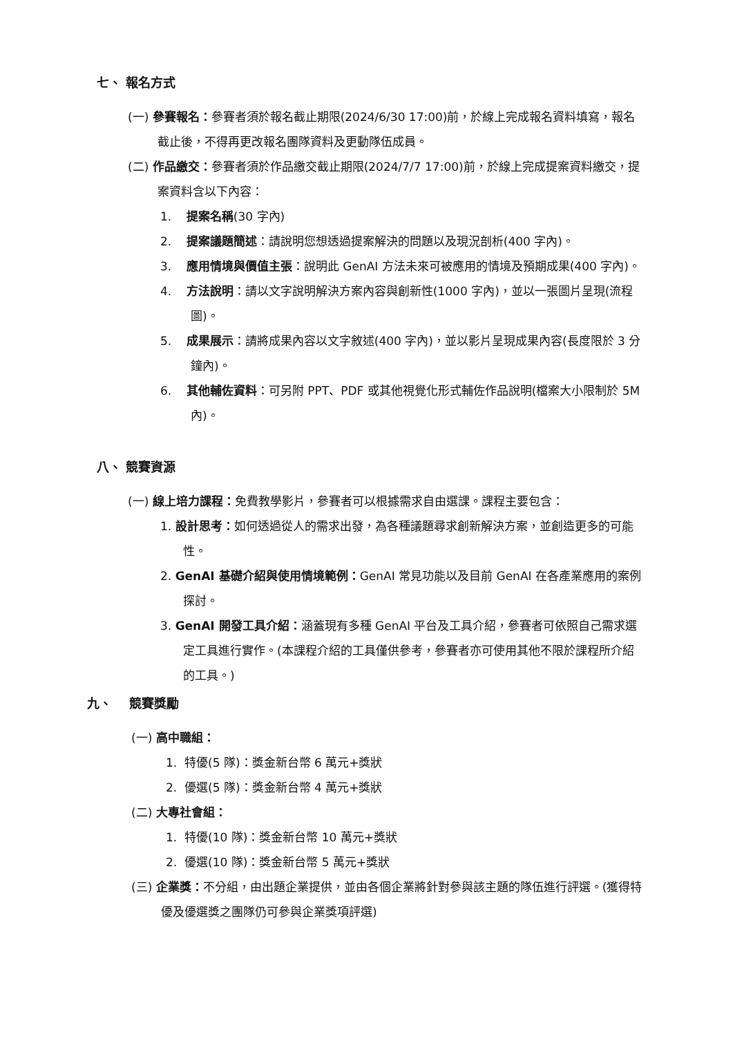七、 報名方式
(一) 參賽報名：參賽者須於報名截止期限(2024/6/30 17:00)前，於線上完成報名資料填寫，報名截止後，不得再更改報名團隊資料及更動隊伍成員。
(二) 作品繳交：參賽者須於作品繳交截止期限(2024/7/7 17:00)前，於線上完成提案資料繳交，提案資料含以下內容：
1. 提案名稱(30 字內)
2. 提案議題簡述：請說明您想透過提案解決的問題以及現況剖析(400 字內)。
3. 應用情境與價值主張：說明此 GenAI 方法未來可被應用的情境及預期成果(400 字內)。
4. 方法說明：請以文字說明解決方案內容與創新性(1000 字內)，並以一張圖片呈現(流程圖)。
5. 成果展示：請將成果內容以文字敘述(400 字內)，並以影片呈現成果內容(長度限於 3 分鐘內)。
6. 其他輔佐資料：可另附 PPT、PDF 或其他視覺化形式輔佐作品說明(檔案大小限制於 5M 內)。
八、 競賽資源
(一) 線上培力課程：免費教學影片，參賽者可以根據需求自由選課。課程主要包含：
1. 設計思考：如何透過從人的需求出發，為各種議題尋求創新解決方案，並創造更多的可能性。
2. GenAI 基礎介紹與使用情境範例：GenAI 常見功能以及目前 GenAI 在各產業應用的案例探討。
3. GenAI 開發工具介紹：涵蓋現有多種 GenAI 平台及工具介紹，參賽者可依照自己需求選定工具進行實作。(本課程介紹的工具僅供參考，參賽者亦可使用其他不限於課程所介紹的工具。)
九、 競賽獎勵
(一) 高中職組：
1. 特優(5 隊)：獎金新台幣 6 萬元+獎狀
2. 優選(5 隊)：獎金新台幣 4 萬元+獎狀
(二) 大專社會組：
1. 特優(10 隊)：獎金新台幣 10 萬元+獎狀
2. 優選(10 隊)：獎金新台幣 5 萬元+獎狀
(三) 企業獎：不分組，由出題企業提供，並由各個企業將針對參與該主題的隊伍進行評選。(獲得特優及優選獎之團隊仍可參與企業獎項評選)